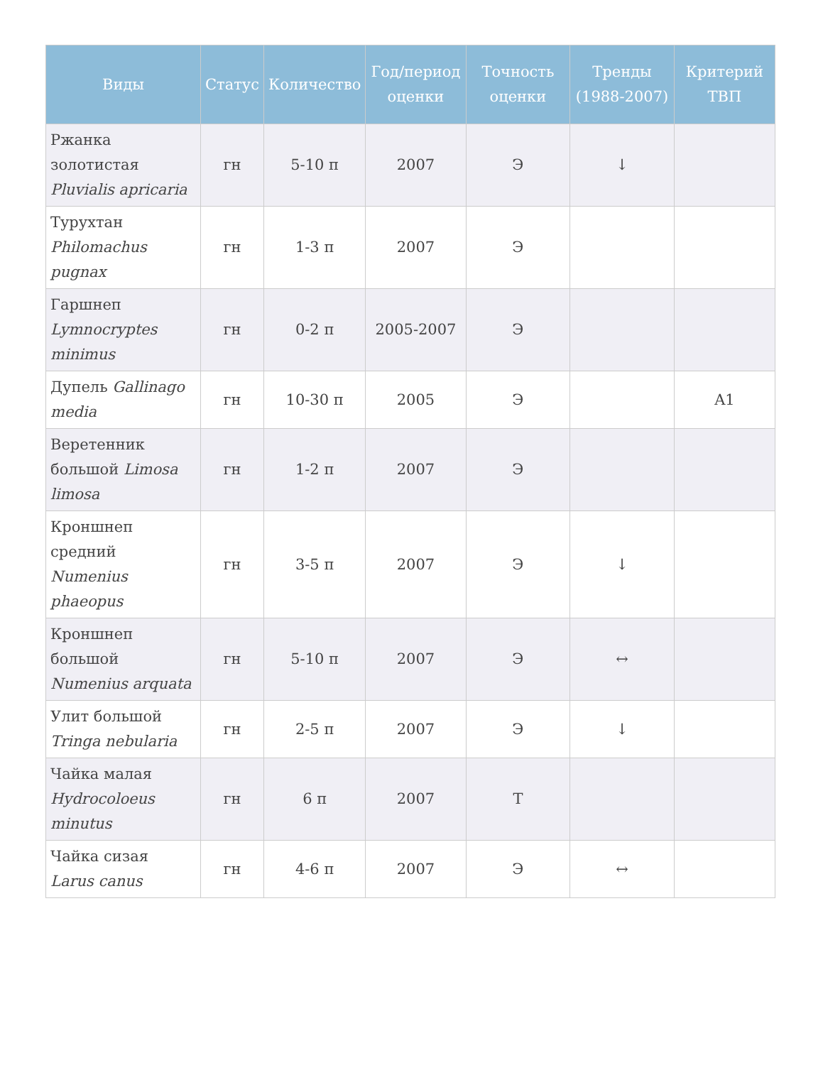| Виды | Статус | Количество | Год/период оценки | Точность оценки | Тренды (1988-2007) | Критерий ТВП |
| --- | --- | --- | --- | --- | --- | --- |
| Ржанка золотистая Pluvialis apricaria | гн | 5-10 п | 2007 | Э | ↓ | |
| Турухтан Philomachus pugnax | гн | 1-3 п | 2007 | Э | | |
| Гаршнеп Lymnocryptes minimus | гн | 0-2 п | 2005-2007 | Э | | |
| Дупель Gallinago media | гн | 10-30 п | 2005 | Э | | A1 |
| Веретенник большой Limosa limosa | гн | 1-2 п | 2007 | Э | | |
| Кроншнеп средний Numenius phaeopus | гн | 3-5 п | 2007 | Э | ↓ | |
| Кроншнеп большой Numenius arquata | гн | 5-10 п | 2007 | Э | ↔ | |
| Улит большой Tringa nebularia | гн | 2-5 п | 2007 | Э | ↓ | |
| Чайка малая Hydrocoloeus minutus | гн | 6 п | 2007 | Т | | |
| Чайка сизая Larus canus | гн | 4-6 п | 2007 | Э | ↔ | |